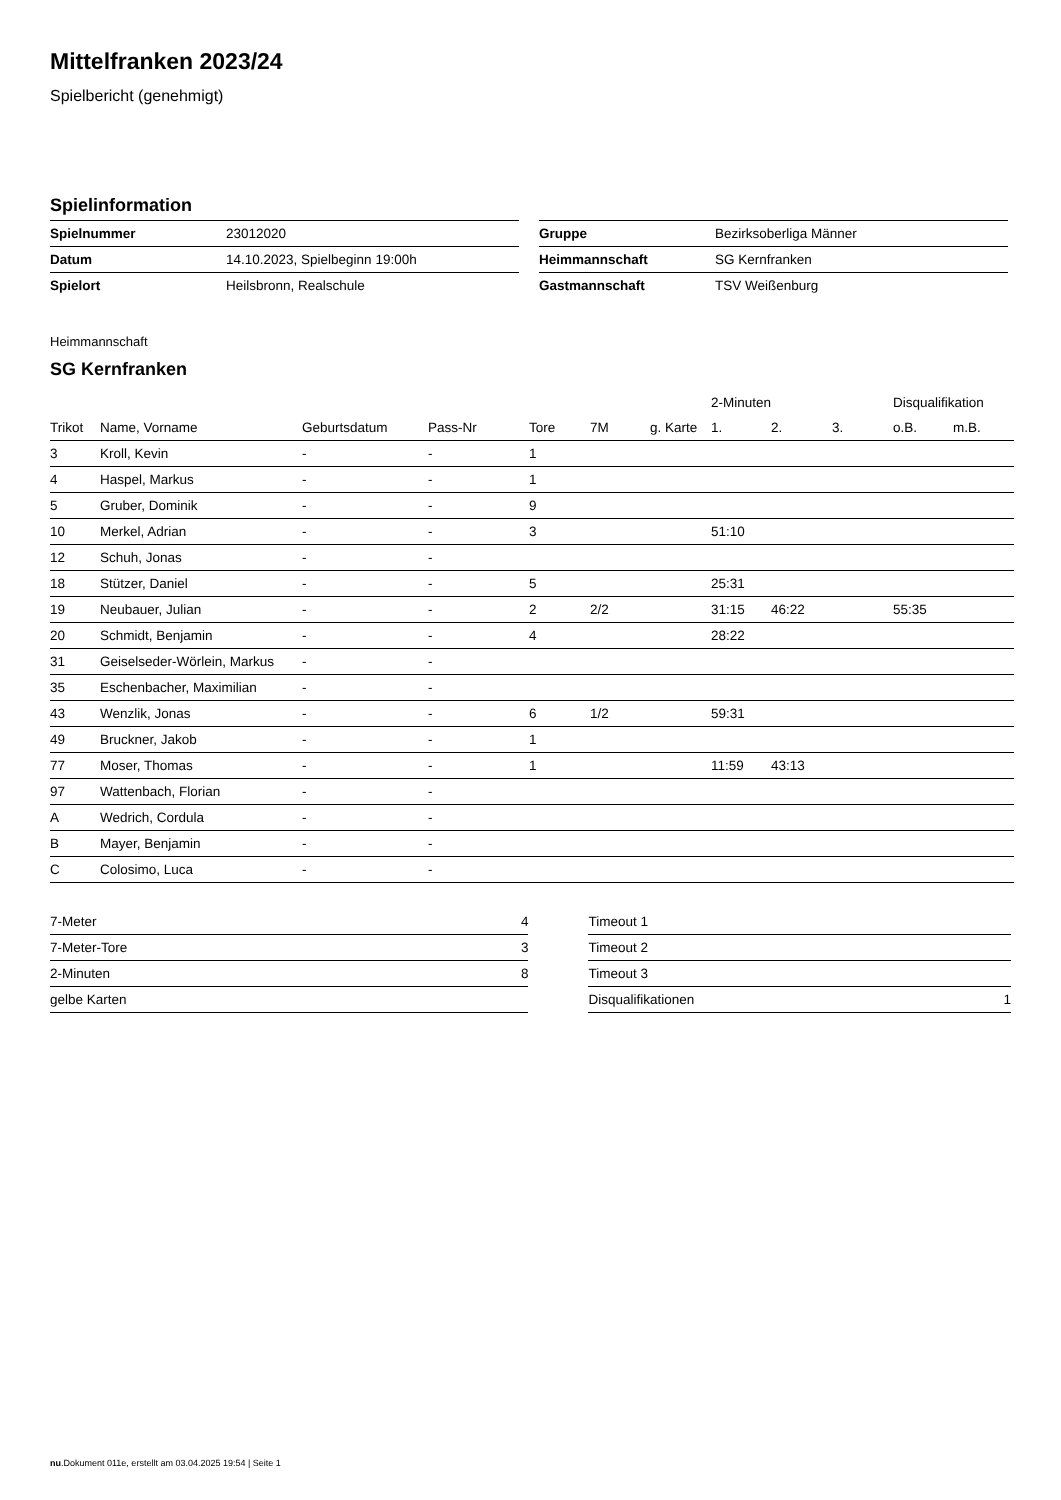Mittelfranken 2023/24
Spielbericht (genehmigt)
Spielinformation
| Spielnummer | 23012020 |
| Datum | 14.10.2023, Spielbeginn 19:00h |
| Spielort | Heilsbronn, Realschule |
| Gruppe | Bezirksoberliga Männer |
| Heimmannschaft | SG Kernfranken |
| Gastmannschaft | TSV Weißenburg |
Heimmannschaft
SG Kernfranken
| | | | | | | | 2-Minuten | | | Disqualifikation | |
| --- | --- | --- | --- | --- | --- | --- | --- | --- | --- | --- | --- |
| Trikot | Name, Vorname | Geburtsdatum | Pass-Nr | Tore | 7M | g. Karte | 1. | 2. | 3. | o.B. | m.B. |
| 3 | Kroll, Kevin | - | - | 1 | | | | | | | |
| 4 | Haspel, Markus | - | - | 1 | | | | | | | |
| 5 | Gruber, Dominik | - | - | 9 | | | | | | | |
| 10 | Merkel, Adrian | - | - | 3 | | | 51:10 | | | | |
| 12 | Schuh, Jonas | - | - | | | | | | | | |
| 18 | Stützer, Daniel | - | - | 5 | | | 25:31 | | | | |
| 19 | Neubauer, Julian | - | - | 2 | 2/2 | | 31:15 | 46:22 | | 55:35 | |
| 20 | Schmidt, Benjamin | - | - | 4 | | | 28:22 | | | | |
| 31 | Geiselseder-Wörlein, Markus | - | - | | | | | | | | |
| 35 | Eschenbacher, Maximilian | - | - | | | | | | | | |
| 43 | Wenzlik, Jonas | - | - | 6 | 1/2 | | 59:31 | | | | |
| 49 | Bruckner, Jakob | - | - | 1 | | | | | | | |
| 77 | Moser, Thomas | - | - | 1 | | | 11:59 | 43:13 | | | |
| 97 | Wattenbach, Florian | - | - | | | | | | | | |
| A | Wedrich, Cordula | - | - | | | | | | | | |
| B | Mayer, Benjamin | - | - | | | | | | | | |
| C | Colosimo, Luca | - | - | | | | | | | | |
| 7-Meter | 4 |
| 7-Meter-Tore | 3 |
| 2-Minuten | 8 |
| gelbe Karten | |
| Timeout 1 | |
| Timeout 2 | |
| Timeout 3 | |
| Disqualifikationen | 1 |
nu.Dokument 011e, erstellt am 03.04.2025 19:54 | Seite 1